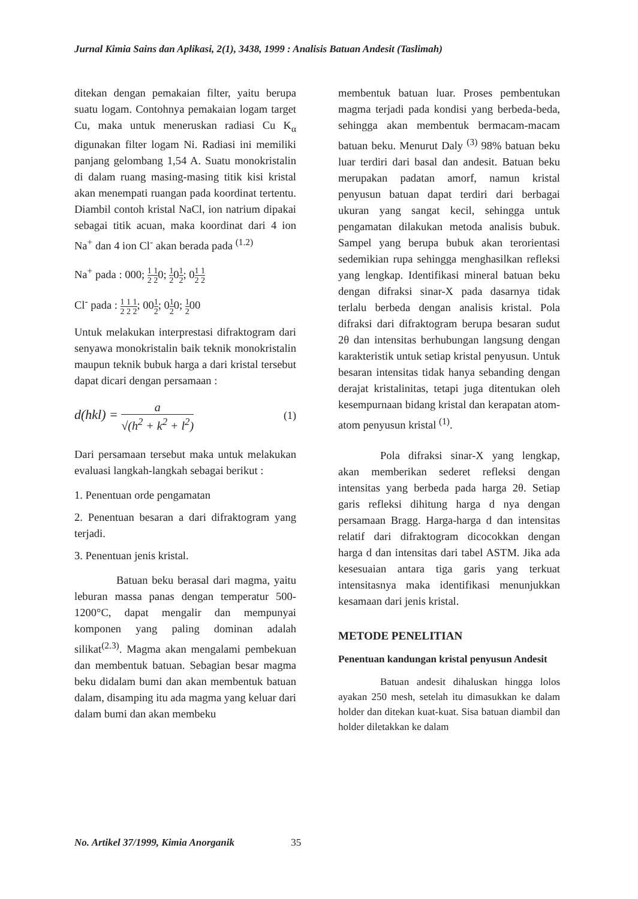Jurnal Kimia Sains dan Aplikasi, 2(1), 3438, 1999 : Analisis Batuan Andesit (Taslimah)
ditekan dengan pemakaian filter, yaitu berupa suatu logam. Contohnya pemakaian logam target Cu, maka untuk meneruskan radiasi Cu K<sub>α</sub> digunakan filter logam Ni. Radiasi ini memiliki panjang gelombang 1,54 A. Suatu monokristalin di dalam ruang masing-masing titik kisi kristal akan menempati ruangan pada koordinat tertentu. Diambil contoh kristal NaCl, ion natrium dipakai sebagai titik acuan, maka koordinat dari 4 ion Na<sup>+</sup> dan 4 ion Cl<sup>-</sup> akan berada pada <sup>(1.2)</sup>
Na<sup>+</sup> pada : 000; 1 1 2 20; 1 201 2; 01 1 2 2
Cl<sup>-</sup> pada : 1 1 1 2 2 2; 001 2; 01 20; 1 200
Untuk melakukan interprestasi difraktogram dari senyawa monokristalin baik teknik monokristalin maupun teknik bubuk harga a dari kristal tersebut dapat dicari dengan persamaan :
d(hkl) = a √(h<sup>2</sup> + k<sup>2</sup> + l<sup>2</sup>) (1)
Dari persamaan tersebut maka untuk melakukan evaluasi langkah-langkah sebagai berikut :
1. Penentuan orde pengamatan
2. Penentuan besaran a dari difraktogram yang terjadi.
3. Penentuan jenis kristal.
Batuan beku berasal dari magma, yaitu leburan massa panas dengan temperatur 500-1200°C, dapat mengalir dan mempunyai komponen yang paling dominan adalah silikat<sup>(2.3)</sup>. Magma akan mengalami pembekuan dan membentuk batuan. Sebagian besar magma beku didalam bumi dan akan membentuk batuan dalam, disamping itu ada magma yang keluar dari dalam bumi dan akan membeku
membentuk batuan luar. Proses pembentukan magma terjadi pada kondisi yang berbeda-beda, sehingga akan membentuk bermacam-macam batuan beku. Menurut Daly <sup>(3)</sup> 98% batuan beku luar terdiri dari basal dan andesit. Batuan beku merupakan padatan amorf, namun kristal penyusun batuan dapat terdiri dari berbagai ukuran yang sangat kecil, sehingga untuk pengamatan dilakukan metoda analisis bubuk. Sampel yang berupa bubuk akan terorientasi sedemikian rupa sehingga menghasilkan refleksi yang lengkap. Identifikasi mineral batuan beku dengan difraksi sinar-X pada dasarnya tidak terlalu berbeda dengan analisis kristal. Pola difraksi dari difraktogram berupa besaran sudut 2θ dan intensitas berhubungan langsung dengan karakteristik untuk setiap kristal penyusun. Untuk besaran intensitas tidak hanya sebanding dengan derajat kristalinitas, tetapi juga ditentukan oleh kesempurnaan bidang kristal dan kerapatan atom-atom penyusun kristal <sup>(1)</sup>.
Pola difraksi sinar-X yang lengkap, akan memberikan sederet refleksi dengan intensitas yang berbeda pada harga 2θ. Setiap garis refleksi dihitung harga d nya dengan persamaan Bragg. Harga-harga d dan intensitas relatif dari difraktogram dicocokkan dengan harga d dan intensitas dari tabel ASTM. Jika ada kesesuaian antara tiga garis yang terkuat intensitasnya maka identifikasi menunjukkan kesamaan dari jenis kristal.
METODE PENELITIAN
Penentuan kandungan kristal penyusun Andesit
Batuan andesit dihaluskan hingga lolos ayakan 250 mesh, setelah itu dimasukkan ke dalam holder dan ditekan kuat-kuat. Sisa batuan diambil dan holder diletakkan ke dalam
No. Artikel 37/1999, Kimia Anorganik 35